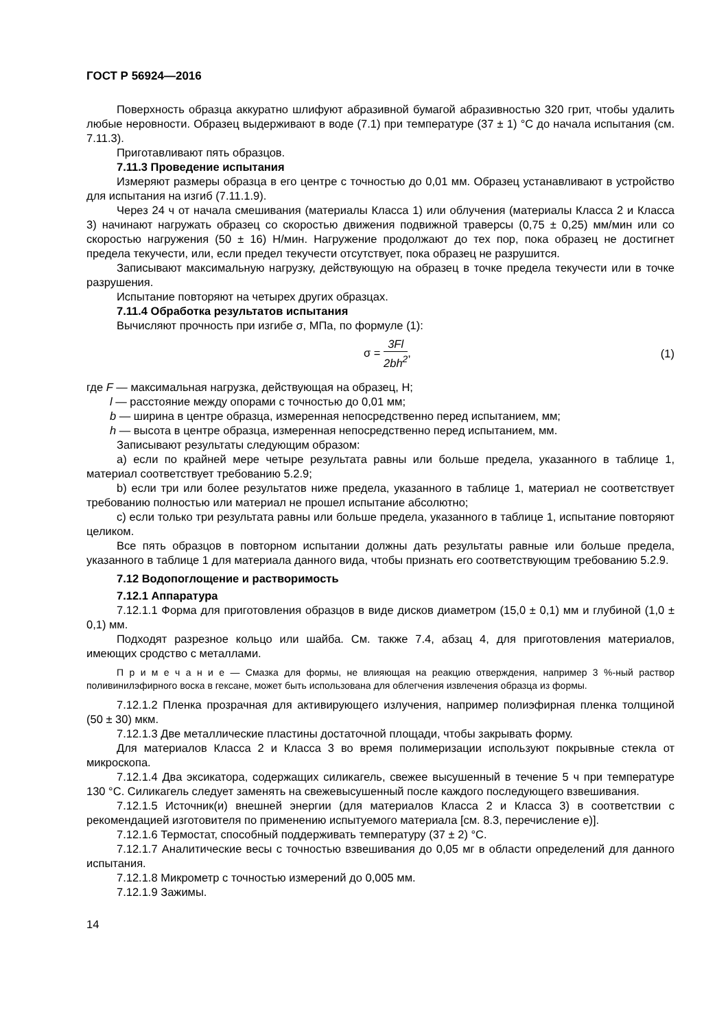ГОСТ Р 56924—2016
Поверхность образца аккуратно шлифуют абразивной бумагой абразивностью 320 грит, чтобы удалить любые неровности. Образец выдерживают в воде (7.1) при температуре (37 ± 1) °С до начала испытания (см. 7.11.3).
Приготавливают пять образцов.
7.11.3 Проведение испытания
Измеряют размеры образца в его центре с точностью до 0,01 мм. Образец устанавливают в устройство для испытания на изгиб (7.11.1.9).
Через 24 ч от начала смешивания (материалы Класса 1) или облучения (материалы Класса 2 и Класса 3) начинают нагружать образец со скоростью движения подвижной траверсы (0,75 ± 0,25) мм/мин или со скоростью нагружения (50 ± 16) Н/мин. Нагружение продолжают до тех пор, пока образец не достигнет предела текучести, или, если предел текучести отсутствует, пока образец не разрушится.
Записывают максимальную нагрузку, действующую на образец в точке предела текучести или в точке разрушения.
Испытание повторяют на четырех других образцах.
7.11.4 Обработка результатов испытания
Вычисляют прочность при изгибе σ, МПа, по формуле (1):
σ = 3Fl 2bh<sup>2</sup>, (1)
где F — максимальная нагрузка, действующая на образец, Н;
l — расстояние между опорами с точностью до 0,01 мм;
b — ширина в центре образца, измеренная непосредственно перед испытанием, мм;
h — высота в центре образца, измеренная непосредственно перед испытанием, мм.
Записывают результаты следующим образом:
а) если по крайней мере четыре результата равны или больше предела, указанного в таблице 1, материал соответствует требованию 5.2.9;
b) если три или более результатов ниже предела, указанного в таблице 1, материал не соответствует требованию полностью или материал не прошел испытание абсолютно;
с) если только три результата равны или больше предела, указанного в таблице 1, испытание повторяют целиком.
Все пять образцов в повторном испытании должны дать результаты равные или больше предела, указанного в таблице 1 для материала данного вида, чтобы признать его соответствующим требованию 5.2.9.
7.12 Водопоглощение и растворимость
7.12.1 Аппаратура
7.12.1.1 Форма для приготовления образцов в виде дисков диаметром (15,0 ± 0,1) мм и глубиной (1,0 ± 0,1) мм.
Подходят разрезное кольцо или шайба. См. также 7.4, абзац 4, для приготовления материалов, имеющих сродство с металлами.
П р и м е ч а н и е — Смазка для формы, не влияющая на реакцию отверждения, например 3 %-ный раствор поливинилэфирного воска в гексане, может быть использована для облегчения извлечения образца из формы.
7.12.1.2 Пленка прозрачная для активирующего излучения, например полиэфирная пленка толщиной (50 ± 30) мкм.
7.12.1.3 Две металлические пластины достаточной площади, чтобы закрывать форму.
Для материалов Класса 2 и Класса 3 во время полимеризации используют покрывные стекла от микроскопа.
7.12.1.4 Два эксикатора, содержащих силикагель, свежее высушенный в течение 5 ч при температуре 130 °С. Силикагель следует заменять на свежевысушенный после каждого последующего взвешивания.
7.12.1.5 Источник(и) внешней энергии (для материалов Класса 2 и Класса 3) в соответствии с рекомендацией изготовителя по применению испытуемого материала [см. 8.3, перечисление е)].
7.12.1.6 Термостат, способный поддерживать температуру (37 ± 2) °С.
7.12.1.7 Аналитические весы с точностью взвешивания до 0,05 мг в области определений для данного испытания.
7.12.1.8 Микрометр с точностью измерений до 0,005 мм.
7.12.1.9 Зажимы.
14